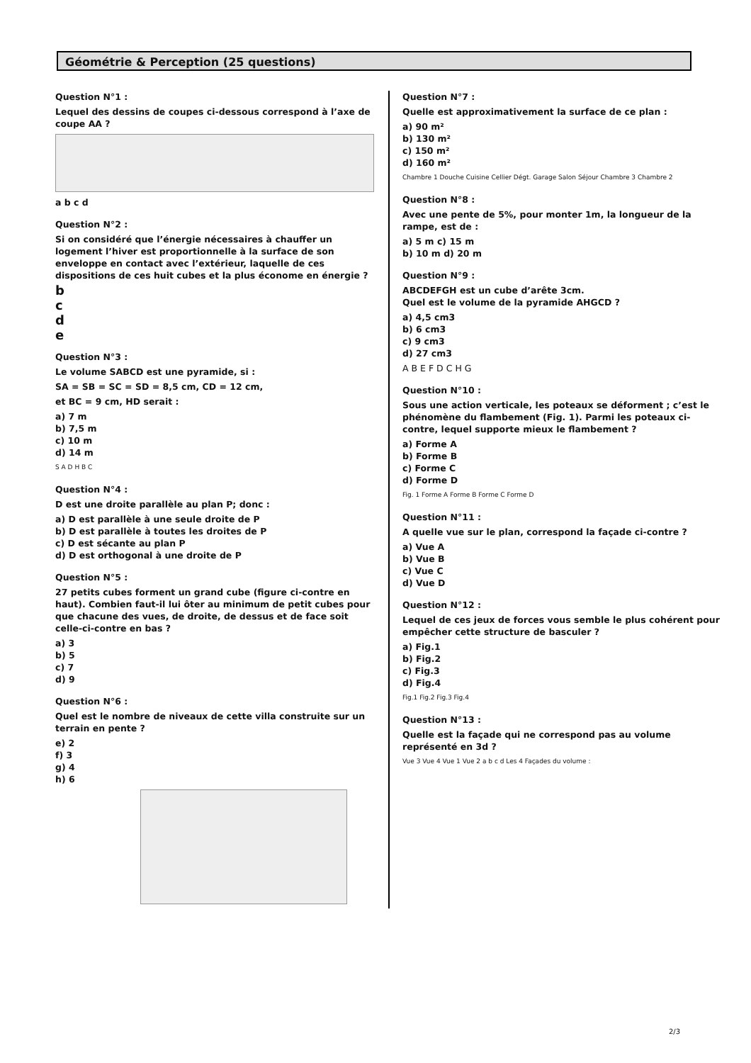Géométrie & Perception (25 questions)
Question N°1 :
Lequel des dessins de coupes ci-dessous correspond à l’axe de coupe AA ?
a b c d
Question N°2 :
Si on considéré que l’énergie nécessaires à chauffer un logement l’hiver est proportionnelle à la surface de son enveloppe en contact avec l’extérieur, laquelle de ces dispositions de ces huit cubes et la plus économe en énergie ?
b
c
d
e
Question N°3 :
Le volume SABCD est une pyramide, si :
SA = SB = SC = SD = 8,5 cm, CD = 12 cm,
et BC = 9 cm, HD serait :
a) 7 m
b) 7,5 m
c) 10 m
d) 14 m
S A D H B C
Question N°4 :
D est une droite parallèle au plan P; donc :
a) D est parallèle à une seule droite de P
b) D est parallèle à toutes les droites de P
c) D est sécante au plan P
d) D est orthogonal à une droite de P
Question N°5 :
27 petits cubes forment un grand cube (figure ci-contre en haut). Combien faut-il lui ôter au minimum de petit cubes pour que chacune des vues, de droite, de dessus et de face soit celle-ci-contre en bas ?
a) 3
b) 5
c) 7
d) 9
Question N°6 :
Quel est le nombre de niveaux de cette villa construite sur un terrain en pente ?
e) 2
f) 3
g) 4
h) 6
Question N°7 :
Quelle est approximativement la surface de ce plan :
a) 90 m²
b) 130 m²
c) 150 m²
d) 160 m²
Chambre 1 Douche Cuisine Cellier Dégt. Garage Salon Séjour Chambre 3 Chambre 2
Question N°8 :
Avec une pente de 5%, pour monter 1m, la longueur de la rampe, est de :
a) 5 m c) 15 m
b) 10 m d) 20 m
Question N°9 :
ABCDEFGH est un cube d’arête 3cm.
Quel est le volume de la pyramide AHGCD ?
a) 4,5 cm3
b) 6 cm3
c) 9 cm3
d) 27 cm3
A B E F D C H G
Question N°10 :
Sous une action verticale, les poteaux se déforment ; c’est le phénomène du flambement (Fig. 1). Parmi les poteaux ci-contre, lequel supporte mieux le flambement ?
a) Forme A
b) Forme B
c) Forme C
d) Forme D
Fig. 1 Forme A Forme B Forme C Forme D
Question N°11 :
A quelle vue sur le plan, correspond la façade ci-contre ?
a) Vue A
b) Vue B
c) Vue C
d) Vue D
Question N°12 :
Lequel de ces jeux de forces vous semble le plus cohérent pour empêcher cette structure de basculer ?
a) Fig.1
b) Fig.2
c) Fig.3
d) Fig.4
Fig.1 Fig.2 Fig.3 Fig.4
Question N°13 :
Quelle est la façade qui ne correspond pas au volume représenté en 3d ?
Vue 3 Vue 4 Vue 1 Vue 2 a b c d Les 4 Façades du volume :
2/3